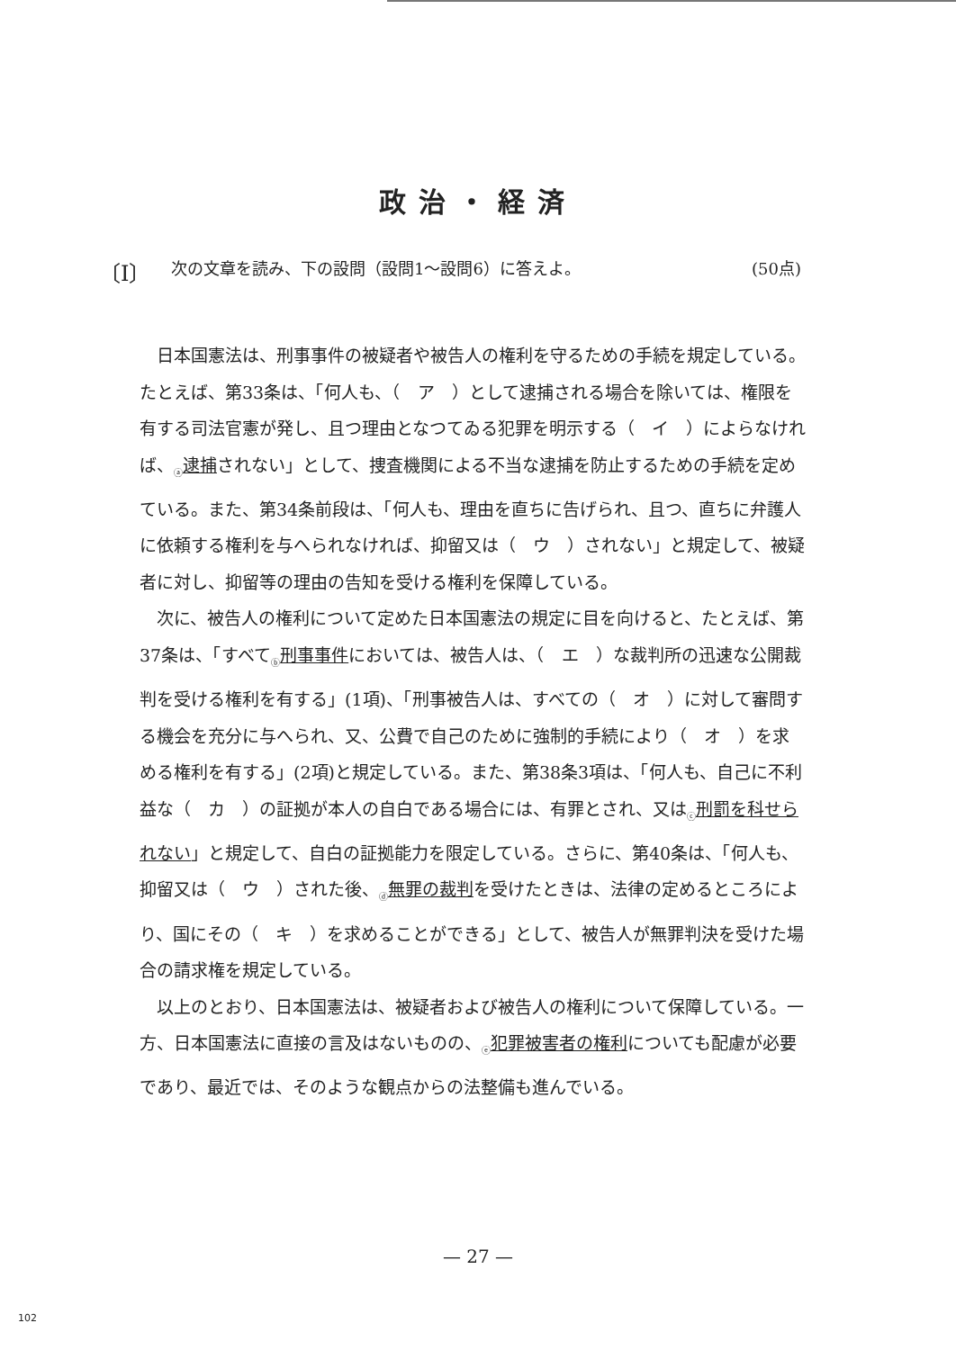政治・経済
〔Ⅰ〕 次の文章を読み、下の設問（設問1～設問6）に答えよ。 (50点)
日本国憲法は、刑事事件の被疑者や被告人の権利を守るための手続を規定している。たとえば、第33条は、「何人も、（　ア　）として逮捕される場合を除いては、権限を有する司法官憲が発し、且つ理由となつてゐる犯罪を明示する（　イ　）によらなければ、<sub>ⓐ</sub>逮捕されない」として、捜査機関による不当な逮捕を防止するための手続を定めている。また、第34条前段は、「何人も、理由を直ちに告げられ、且つ、直ちに弁護人に依頼する権利を与へられなければ、抑留又は（　ウ　）されない」と規定して、被疑者に対し、抑留等の理由の告知を受ける権利を保障している。
次に、被告人の権利について定めた日本国憲法の規定に目を向けると、たとえば、第37条は、「すべて<sub>ⓑ</sub>刑事事件においては、被告人は、（　エ　）な裁判所の迅速な公開裁判を受ける権利を有する」(1項)、「刑事被告人は、すべての（　オ　）に対して審問する機会を充分に与へられ、又、公費で自己のために強制的手続により（　オ　）を求める権利を有する」(2項)と規定している。また、第38条3項は、「何人も、自己に不利益な（　カ　）の証拠が本人の自白である場合には、有罪とされ、又は<sub>ⓒ</sub>刑罰を科せられない」と規定して、自白の証拠能力を限定している。さらに、第40条は、「何人も、抑留又は（　ウ　）された後、<sub>ⓓ</sub>無罪の裁判を受けたときは、法律の定めるところにより、国にその（　キ　）を求めることができる」として、被告人が無罪判決を受けた場合の請求権を規定している。
以上のとおり、日本国憲法は、被疑者および被告人の権利について保障している。一方、日本国憲法に直接の言及はないものの、<sub>ⓔ</sub>犯罪被害者の権利についても配慮が必要であり、最近では、そのような観点からの法整備も進んでいる。
— 27 —
102